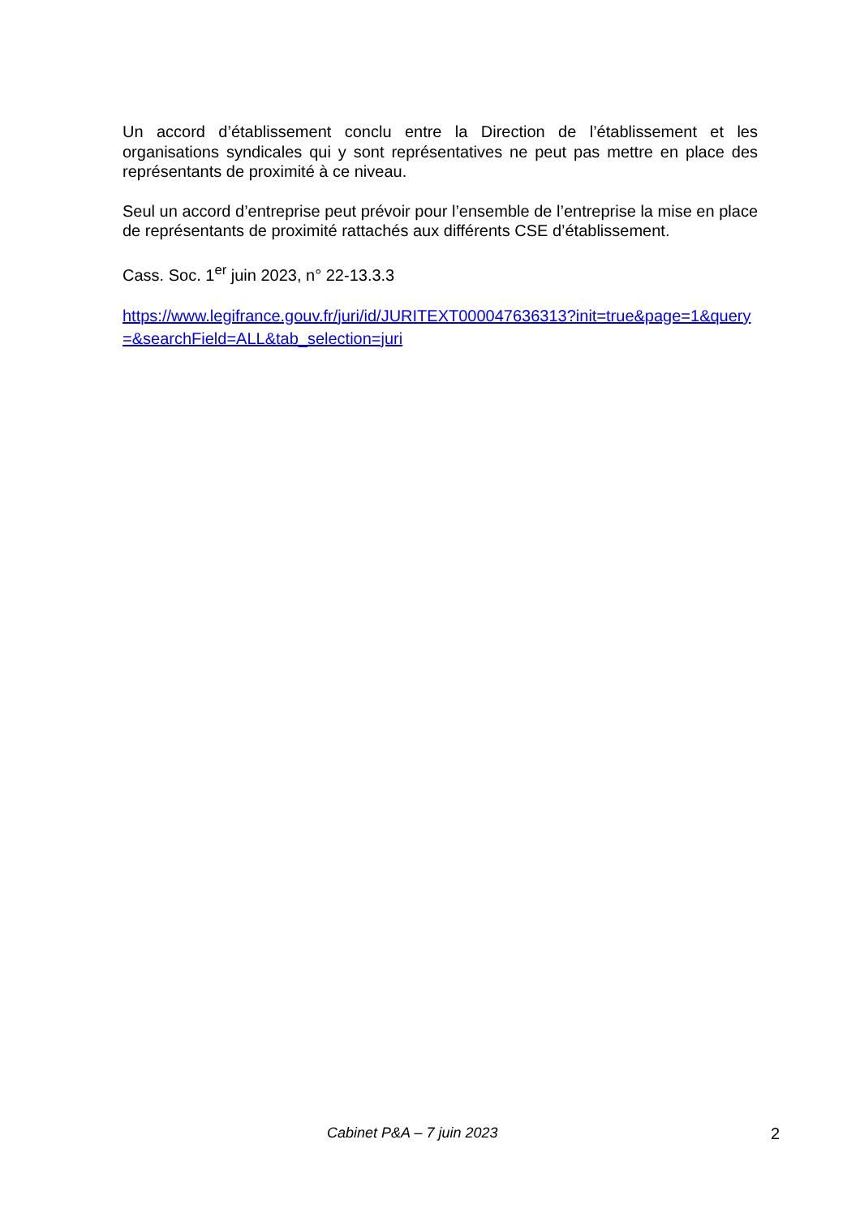Un accord d’établissement conclu entre la Direction de l’établissement et les organisations syndicales qui y sont représentatives ne peut pas mettre en place des représentants de proximité à ce niveau.
Seul un accord d’entreprise peut prévoir pour l’ensemble de l’entreprise la mise en place de représentants de proximité rattachés aux différents CSE d’établissement.
Cass. Soc. 1<sup>er</sup> juin 2023, n° 22-13.3.3
https://www.legifrance.gouv.fr/juri/id/JURITEXT000047636313?init=true&page=1&query=&searchField=ALL&tab_selection=juri
Cabinet P&A – 7 juin 2023 2